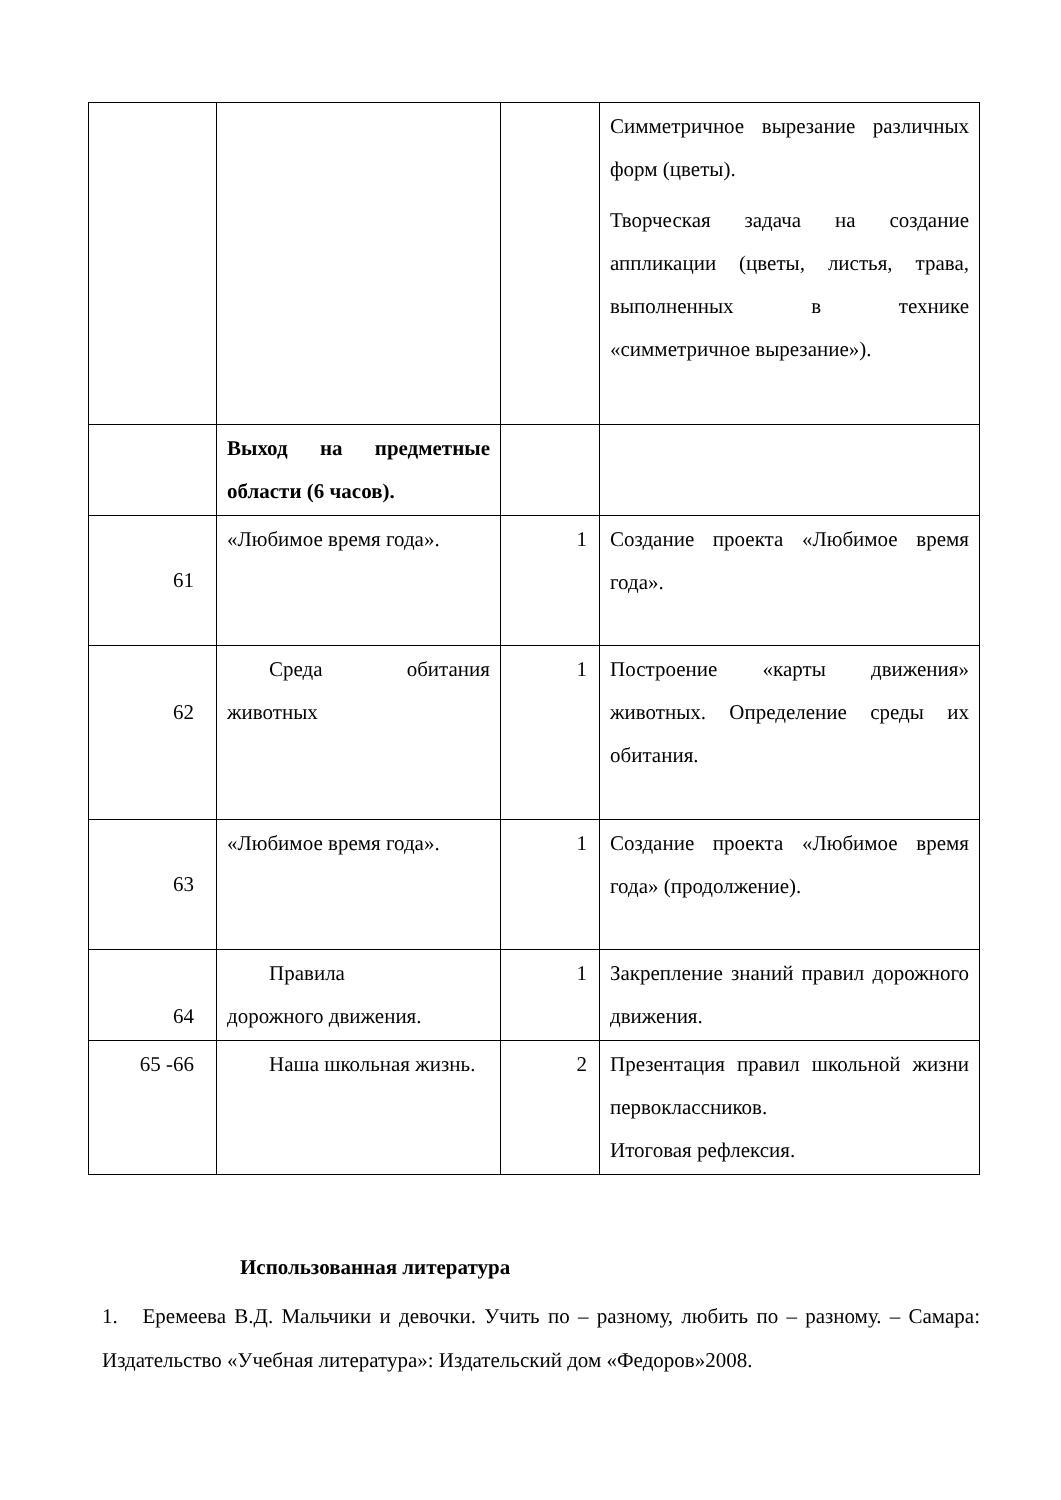| | | | Симметричное вырезание различных форм (цветы). Творческая задача на создание аппликации (цветы, листья, трава, выполненных в технике «симметричное вырезание»). |
| | Выход на предметные области (6 часов). | | |
| 61 | «Любимое время года». | 1 | Создание проекта «Любимое время года». |
| 62 | Среда обитания животных | 1 | Построение «карты движения» животных. Определение среды их обитания. |
| 63 | «Любимое время года». | 1 | Создание проекта «Любимое время года» (продолжение). |
| 64 | Правила дорожного движения. | 1 | Закрепление знаний правил дорожного движения. |
| 65 -66 | Наша школьная жизнь. | 2 | Презентация правил школьной жизни первоклассников. Итоговая рефлексия. |
Использованная литература
1. Еремеева В.Д. Мальчики и девочки. Учить по – разному, любить по – разному. – Самара: Издательство «Учебная литература»: Издательский дом «Федоров»2008.